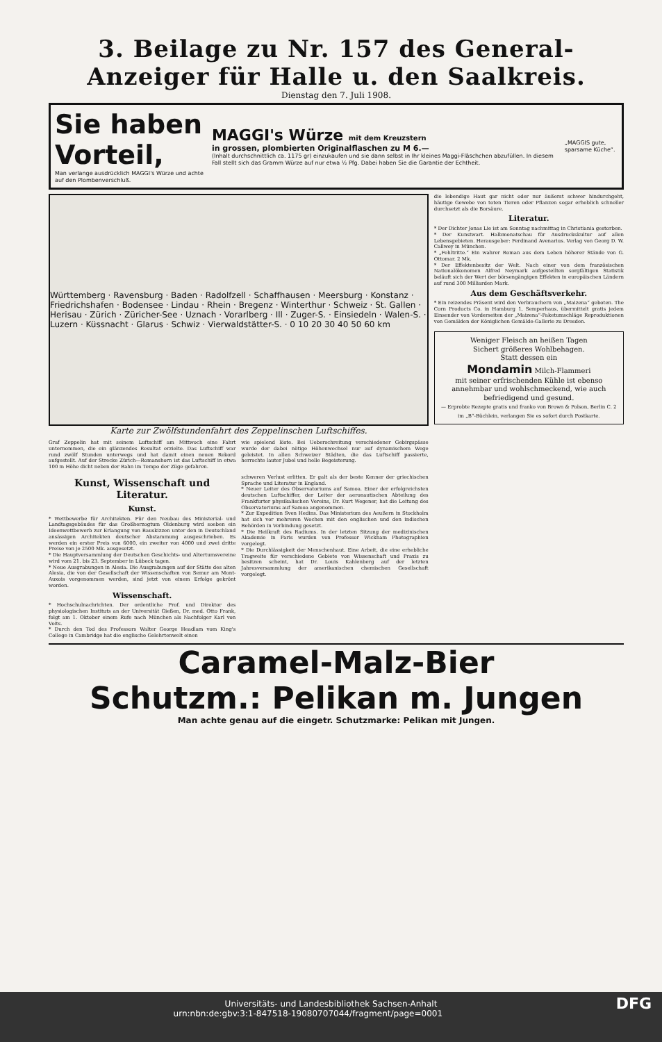3. Beilage zu Nr. 157 des General-Anzeiger für Halle u. den Saalkreis.
Dienstag den 7. Juli 1908.
Sie haben Vorteil,
Man verlange ausdrücklich MAGGI's Würze und achte auf den Plombenverschluß.
MAGGI's Würze mit dem Kreuzstern
in grossen, plombierten Originalflaschen zu M 6.—
(Inhalt durchschnittlich ca. 1175 gr) einzukaufen und sie dann selbst in Ihr kleines Maggi-Fläschchen abzufüllen. In diesem Fall stellt sich das Gramm Würze auf nur etwa ½ Pfg. Dabei haben Sie die Garantie der Echtheit.
„MAGGIS gute, sparsame Küche“.
Württemberg · Ravensburg · Baden · Radolfzell · Schaffhausen · Meersburg · Konstanz · Friedrichshafen · Bodensee · Lindau · Rhein · Bregenz · Winterthur · Schweiz · St. Gallen · Herisau · Zürich · Züricher-See · Uznach · Vorarlberg · Ill · Zuger-S. · Einsiedeln · Walen-S. · Luzern · Küssnacht · Glarus · Schwiz · Vierwaldstätter-S. · 0 10 20 30 40 50 60 km
Karte zur Zwölfstundenfahrt des Zeppelinschen Luftschiffes.
Graf Zeppelin hat mit seinem Luftschiff am Mittwoch eine Fahrt unternommen, die ein glänzendes Resultat erzielte. Das Luftschiff war rund zwölf Stunden unterwegs und hat damit einen neuen Rekord aufgestellt. Auf der Strecke Zürich—Romanshorn ist das Luftschiff in etwa 100 m Höhe dicht neben der Bahn im Tempo der Züge gefahren.
wie spielend löste. Bei Ueberschreitung verschiedener Gebirgspässe wurde der dabei nötige Höhenwechsel nur auf dynamischem Wege geleistet. In allen Schweizer Städten, die das Luftschiff passierte, herrschte lauter Jubel und helle Begeisterung.
Kunst, Wissenschaft und Literatur.
Kunst.
* Wettbewerbe für Architekten. Für den Neubau des Ministerial- und Landtagsgebäudes für das Großherzogtum Oldenburg wird soeben ein Ideenwettbewerb zur Erlangung von Bauskizzen unter den in Deutschland ansässigen Architekten deutscher Abstammung ausgeschrieben. Es werden ein erster Preis von 6000, ein zweiter von 4000 und zwei dritte Preise von je 2500 Mk. ausgesetzt.
* Die Hauptversammlung der Deutschen Geschichts- und Altertumsvereine wird vom 21. bis 23. September in Lübeck tagen.
* Neue Ausgrabungen in Alesia. Die Ausgrabungen auf der Stätte des alten Alesia, die von der Gesellschaft der Wissenschaften von Semur am Mont-Auxois vorgenommen werden, sind jetzt von einem Erfolge gekrönt worden.
Wissenschaft.
* Hochschulnachrichten. Der ordentliche Prof. und Direktor des physiologischen Instituts an der Universität Gießen, Dr. med. Otto Frank, folgt am 1. Oktober einem Rufe nach München als Nachfolger Karl von Voits.
* Durch den Tod des Professors Walter George Headlam vom King's College in Cambridge hat die englische Gelehrtenwelt einen
schweren Verlust erlitten. Er galt als der beste Kenner der griechischen Sprache und Literatur in England.
* Neuer Leiter des Observatoriums auf Samoa. Einer der erfolgreichsten deutschen Luftschiffer, der Leiter der aeronautischen Abteilung des Frankfurter physikalischen Vereins, Dr. Kurt Wegener, hat die Leitung des Observatoriums auf Samoa angenommen.
* Zur Expedition Sven Hedins. Das Ministerium des Aeußern in Stockholm hat sich vor mehreren Wochen mit den englischen und den indischen Behörden in Verbindung gesetzt.
* Die Heilkraft des Radiums. In der letzten Sitzung der medizinischen Akademie in Paris wurden von Professor Wickham Photographien vorgelegt.
* Die Durchlässigkeit der Menschenhaut. Eine Arbeit, die eine erhebliche Tragweite für verschiedene Gebiete von Wissenschaft und Praxis zu besitzen scheint, hat Dr. Louis Kahlenberg auf der letzten Jahresversammlung der amerikanischen chemischen Gesellschaft vorgelegt.
die lebendige Haut gar nicht oder nur äußerst schwer hindurchgeht, häutige Gewebe von toten Tieren oder Pflanzen sogar erheblich schneller durchsetzt als die Borsäure.
Literatur.
* Der Dichter Jonas Lie ist am Sonntag nachmittag in Christiania gestorben.
* Der Kunstwart. Halbmonatschau für Ausdruckskultur auf allen Lebensgebieten. Herausgeber: Ferdinand Avenarius. Verlag von Georg D. W. Callwey in München.
* „Fehltritte.“ Ein wahrer Roman aus dem Leben höherer Stände von G. Ottomar. 2 Mk.
* Der Effektenbesitz der Welt. Nach einer von dem französischen Nationalökonomen Alfred Neymark aufgestellten sorgfältigen Statistik beläuft sich der Wert der börsengängigen Effekten in europäischen Ländern auf rund 300 Milliarden Mark.
Aus dem Geschäftsverkehr.
* Ein reizendes Präsent wird den Verbrauchern von „Maizena“ geboten. The Corn Products Co. in Hamburg 1, Semperhaus, übermittelt gratis jedem Einsender von Vorderseiten der „Maizena“-Paketumschläge Reproduktionen von Gemälden der Königlichen Gemälde-Gallerie zu Dresden.
Weniger Fleisch an heißen Tagen
Sichert größeres Wohlbehagen.
Statt dessen ein
Mondamin Milch-Flammeri
mit seiner erfrischenden Kühle ist ebenso annehmbar und wohlschmeckend, wie auch befriedigend und gesund.
— Erprobte Rezepte gratis und franko von Brown & Polson, Berlin C. 2 im „B“-Büchlein, verlangen Sie es sofort durch Postkarte.
Caramel-Malz-Bier
Schutzm.: Pelikan m. Jungen
Man achte genau auf die eingetr. Schutzmarke: Pelikan mit Jungen.
Universitäts- und Landesbibliothek Sachsen-Anhalt
urn:nbn:de:gbv:3:1-847518-19080707044/fragment/page=0001 DFG